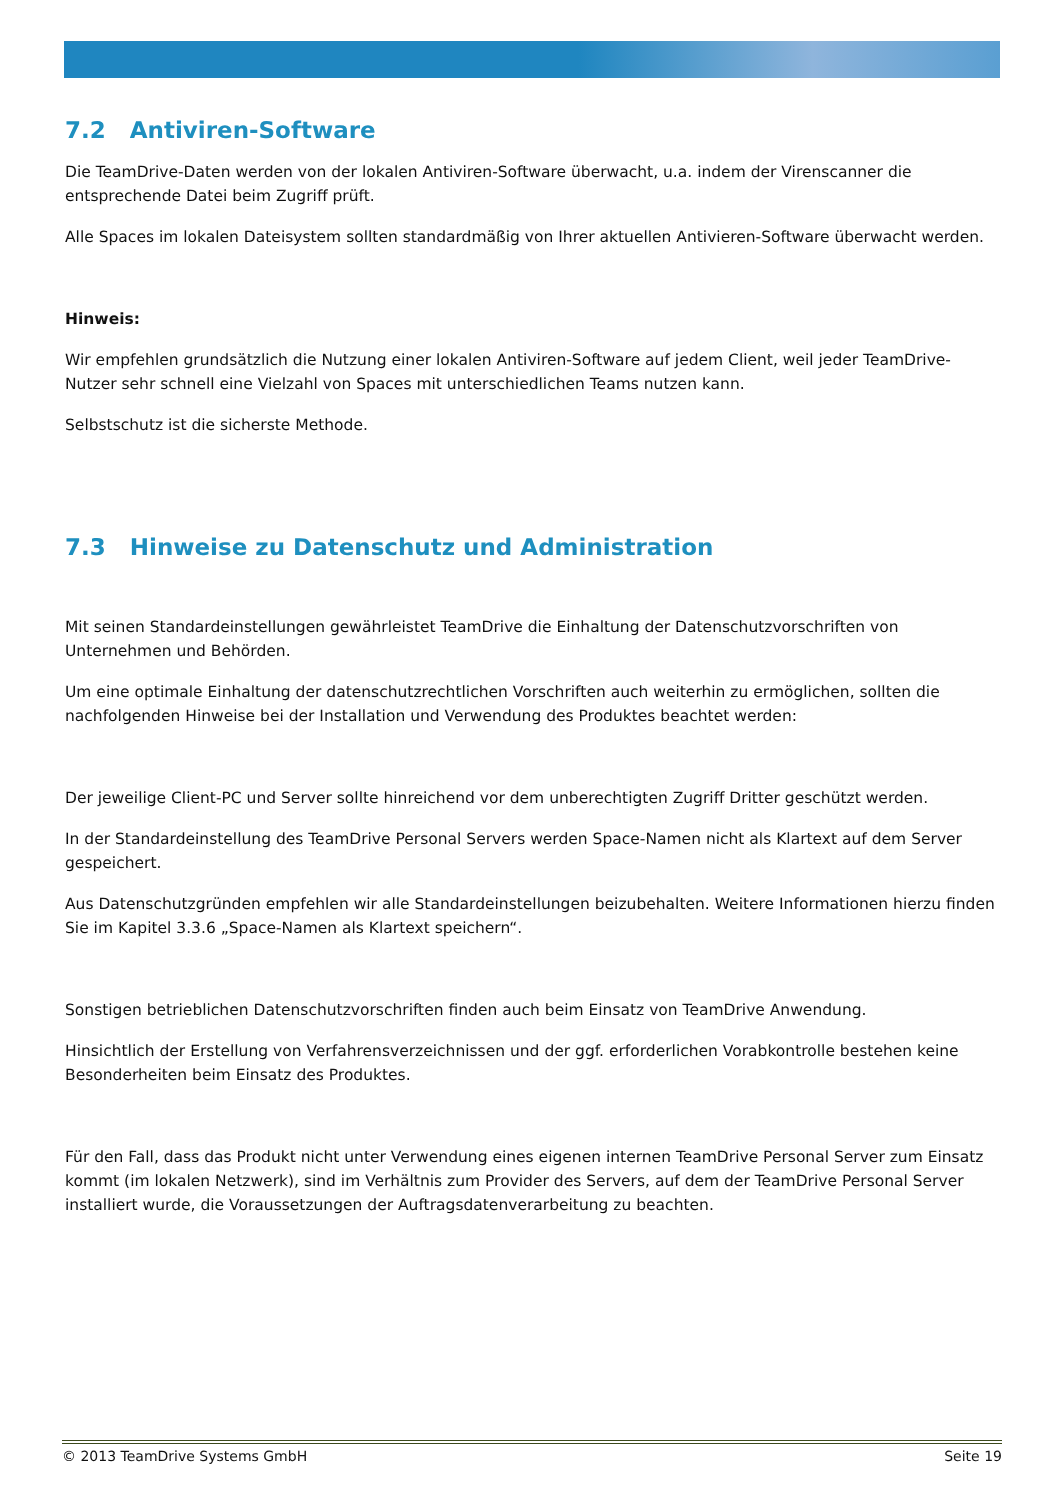7.2 Antiviren-Software
Die TeamDrive-Daten werden von der lokalen Antiviren-Software überwacht, u.a. indem der Virenscanner die entsprechende Datei beim Zugriff prüft.
Alle Spaces im lokalen Dateisystem sollten standardmäßig von Ihrer aktuellen Antivieren-Software überwacht werden.
Hinweis:
Wir empfehlen grundsätzlich die Nutzung einer lokalen Antiviren-Software auf jedem Client, weil jeder TeamDrive-Nutzer sehr schnell eine Vielzahl von Spaces mit unterschiedlichen Teams nutzen kann.
Selbstschutz ist die sicherste Methode.
7.3 Hinweise zu Datenschutz und Administration
Mit seinen Standardeinstellungen gewährleistet TeamDrive die Einhaltung der Datenschutzvorschriften von Unternehmen und Behörden.
Um eine optimale Einhaltung der datenschutzrechtlichen Vorschriften auch weiterhin zu ermöglichen, sollten die nachfolgenden Hinweise bei der Installation und Verwendung des Produktes beachtet werden:
Der jeweilige Client-PC und Server sollte hinreichend vor dem unberechtigten Zugriff Dritter geschützt werden.
In der Standardeinstellung des TeamDrive Personal Servers werden Space-Namen nicht als Klartext auf dem Server gespeichert.
Aus Datenschutzgründen empfehlen wir alle Standardeinstellungen beizubehalten. Weitere Informationen hierzu finden Sie im Kapitel 3.3.6 „Space-Namen als Klartext speichern“.
Sonstigen betrieblichen Datenschutzvorschriften finden auch beim Einsatz von TeamDrive Anwendung.
Hinsichtlich der Erstellung von Verfahrensverzeichnissen und der ggf. erforderlichen Vorabkontrolle bestehen keine Besonderheiten beim Einsatz des Produktes.
Für den Fall, dass das Produkt nicht unter Verwendung eines eigenen internen TeamDrive Personal Server zum Einsatz kommt (im lokalen Netzwerk), sind im Verhältnis zum Provider des Servers, auf dem der TeamDrive Personal Server installiert wurde, die Voraussetzungen der Auftragsdatenverarbeitung zu beachten.
© 2013 TeamDrive Systems GmbH Seite 19